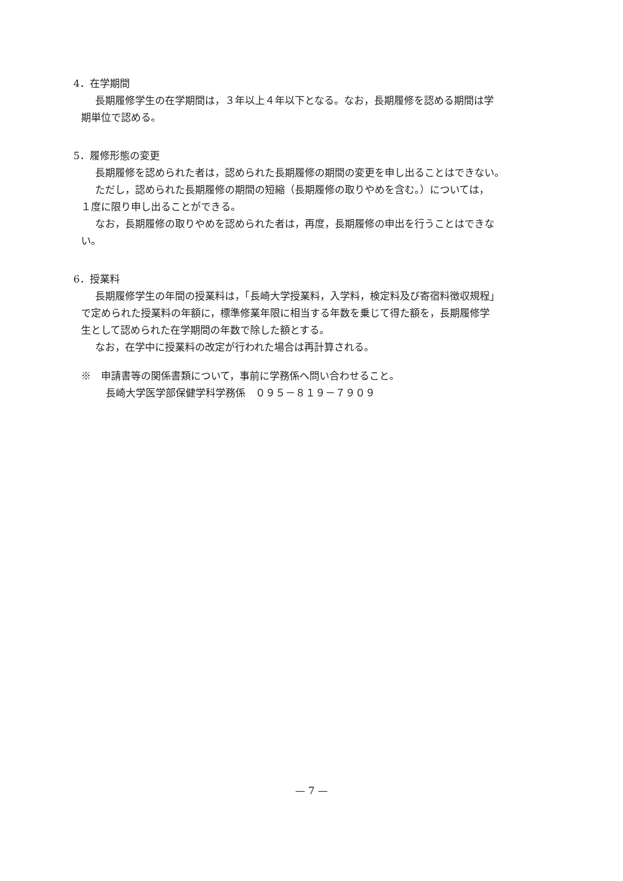4．在学期間
長期履修学生の在学期間は，３年以上４年以下となる。なお，長期履修を認める期間は学
期単位で認める。
5．履修形態の変更
長期履修を認められた者は，認められた長期履修の期間の変更を申し出ることはできない。
ただし，認められた長期履修の期間の短縮（長期履修の取りやめを含む。）については，
１度に限り申し出ることができる。
なお，長期履修の取りやめを認められた者は，再度，長期履修の申出を行うことはできな
い。
6．授業料
長期履修学生の年間の授業料は，「長崎大学授業料，入学料，検定料及び寄宿料徴収規程」
で定められた授業料の年額に，標準修業年限に相当する年数を乗じて得た額を，長期履修学
生として認められた在学期間の年数で除した額とする。
なお，在学中に授業料の改定が行われた場合は再計算される。
※　申請書等の関係書類について，事前に学務係へ問い合わせること。
長崎大学医学部保健学科学務係　０９５－８１９－７９０９
— 7 —